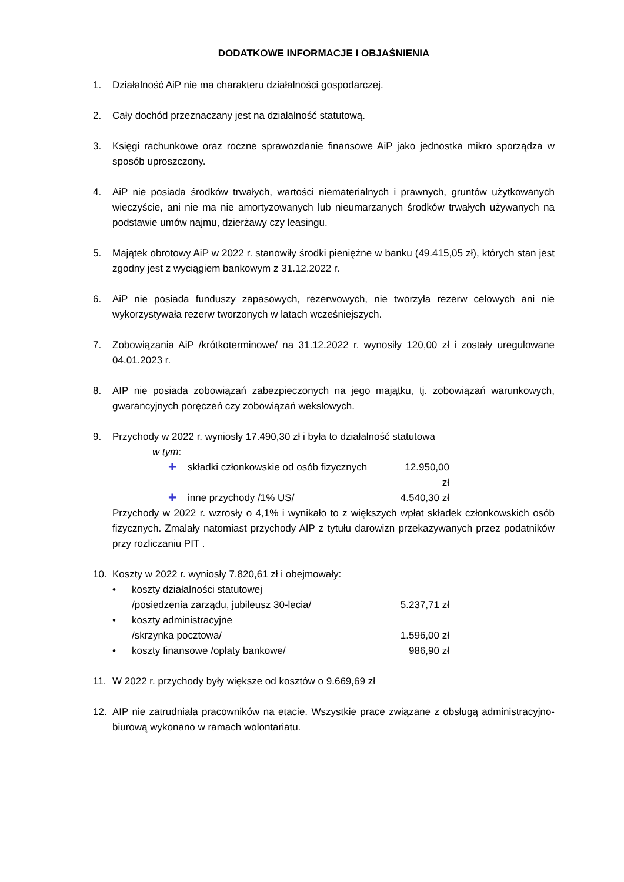DODATKOWE INFORMACJE I OBJAŚNIENIA
1. Działalność AiP nie ma charakteru działalności gospodarczej.
2. Cały dochód przeznaczany jest na działalność statutową.
3. Księgi rachunkowe oraz roczne sprawozdanie finansowe AiP jako jednostka mikro sporządza w sposób uproszczony.
4. AiP nie posiada środków trwałych, wartości niematerialnych i prawnych, gruntów użytkowanych wieczyście, ani nie ma nie amortyzowanych lub nieumarzanych środków trwałych używanych na podstawie umów najmu, dzierżawy czy leasingu.
5. Majątek obrotowy AiP w 2022 r. stanowiły środki pieniężne w banku (49.415,05 zł), których stan jest zgodny jest z wyciągiem bankowym z 31.12.2022 r.
6. AiP nie posiada funduszy zapasowych, rezerwowych, nie tworzyła rezerw celowych ani nie wykorzystywała rezerw tworzonych w latach wcześniejszych.
7. Zobowiązania AiP /krótkoterminowe/ na 31.12.2022 r. wynosiły 120,00 zł i zostały uregulowane 04.01.2023 r.
8. AIP nie posiada zobowiązań zabezpieczonych na jego majątku, tj. zobowiązań warunkowych, gwarancyjnych poręczeń czy zobowiązań wekslowych.
9. Przychody w 2022 r. wyniosły 17.490,30 zł i była to działalność statutowa
w tym:
✚ składki członkowskie od osób fizycznych 12.950,00 zł
✚ inne przychody /1% US/ 4.540,30 zł
Przychody w 2022 r. wzrosły o 4,1% i wynikało to z większych wpłat składek członkowskich osób fizycznych. Zmalały natomiast przychody AIP z tytułu darowizn przekazywanych przez podatników przy rozliczaniu PIT .
10. Koszty w 2022 r. wyniosły 7.820,61 zł i obejmowały:
• koszty działalności statutowej
/posiedzenia zarządu, jubileusz 30-lecia/ 5.237,71 zł
• koszty administracyjne
/skrzynka pocztowa/ 1.596,00 zł
• koszty finansowe /opłaty bankowe/ 986,90 zł
11. W 2022 r. przychody były większe od kosztów o 9.669,69 zł
12. AIP nie zatrudniała pracowników na etacie. Wszystkie prace związane z obsługą administracyjno-biurową wykonano w ramach wolontariatu.